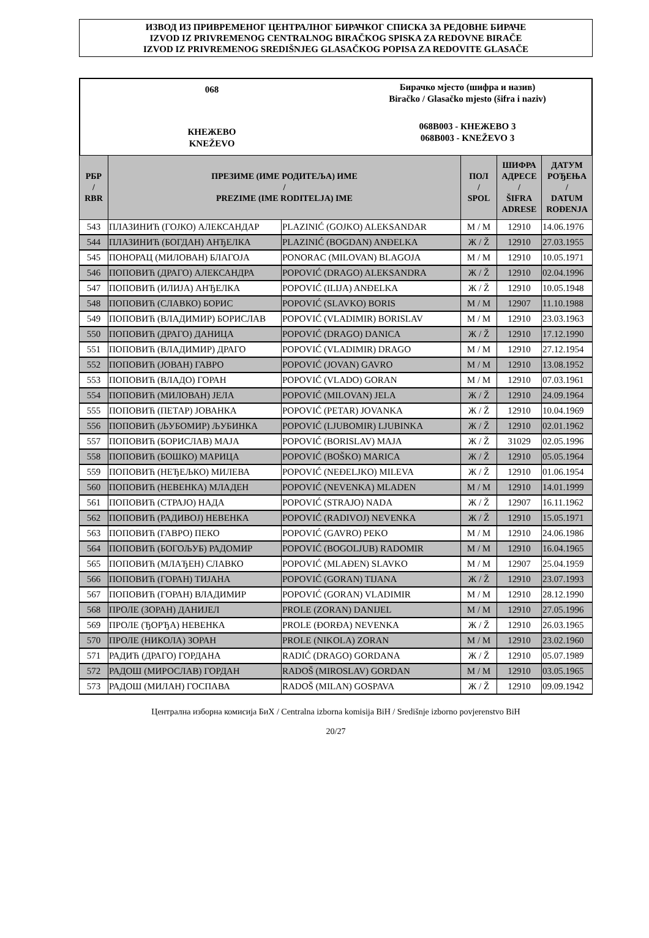ИЗВОД ИЗ ПРИВРЕМЕНОГ ЦЕНТРАЛНОГ БИРАЧКОГ СПИСКА ЗА РЕДОВНЕ БИРАЧЕ
IZVOD IZ PRIVREMENOG CENTRALNOG BIRAČKOG SPISKA ZA REDOVNE BIRAČE
IZVOD IZ PRIVREMENOG SREDIŠNJEG GLASAČKOG POPISA ZA REDOVITE GLASAČE
068
КНЕЖЕВО
KNEŽEVO
Бирачко мјесто (шифра и назив)
Biračko / Glasačko mjesto (šifra i naziv)
068B003 - КНЕЖЕВО 3
068B003 - KNEŽEVO 3
| РБР / RBR | ПРЕЗИМЕ (ИМЕ РОДИТЕЉА) ИМЕ / PREZIME (IME RODITELJA) IME | | ПОЛ / SPOL | ШИФРА АДРЕСЕ / ŠIFRA ADRESE | ДАТУМ РОЂЕЊА / DATUM ROĐENJA |
| --- | --- | --- | --- | --- | --- |
| 543 | ПЛАЗИНИЋ (ГОЈКО) АЛЕКСАНДАР | PLAZINIĆ (GOJKO) ALEKSANDAR | М / M | 12910 | 14.06.1976 |
| 544 | ПЛАЗИНИЋ (БОГДАН) АНЂЕЛКА | PLAZINIĆ (BOGDAN) ANĐELKA | Ж / Ž | 12910 | 27.03.1955 |
| 545 | ПОНОРАЦ (МИЛОВАН) БЛАГОЈА | PONORAC (MILOVAN) BLAGOJA | М / M | 12910 | 10.05.1971 |
| 546 | ПОПОВИЋ (ДРАГО) АЛЕКСАНДРА | POPOVIĆ (DRAGO) ALEKSANDRA | Ж / Ž | 12910 | 02.04.1996 |
| 547 | ПОПОВИЋ (ИЛИЈА) АНЂЕЛКА | POPOVIĆ (ILIJA) ANĐELKA | Ж / Ž | 12910 | 10.05.1948 |
| 548 | ПОПОВИЋ (СЛАВКО) БОРИС | POPOVIĆ (SLAVKO) BORIS | М / M | 12907 | 11.10.1988 |
| 549 | ПОПОВИЋ (ВЛАДИМИР) БОРИСЛАВ | POPOVIĆ (VLADIMIR) BORISLAV | М / M | 12910 | 23.03.1963 |
| 550 | ПОПОВИЋ (ДРАГО) ДАНИЦА | POPOVIĆ (DRAGO) DANICA | Ж / Ž | 12910 | 17.12.1990 |
| 551 | ПОПОВИЋ (ВЛАДИМИР) ДРАГО | POPOVIĆ (VLADIMIR) DRAGO | М / M | 12910 | 27.12.1954 |
| 552 | ПОПОВИЋ (ЈОВАН) ГАВРО | POPOVIĆ (JOVAN) GAVRO | М / M | 12910 | 13.08.1952 |
| 553 | ПОПОВИЋ (ВЛАДО) ГОРАН | POPOVIĆ (VLADO) GORAN | М / M | 12910 | 07.03.1961 |
| 554 | ПОПОВИЋ (МИЛОВАН) ЈЕЛА | POPOVIĆ (MILOVAN) JELA | Ж / Ž | 12910 | 24.09.1964 |
| 555 | ПОПОВИЋ (ПЕТАР) ЈОВАНКА | POPOVIĆ (PETAR) JOVANKA | Ж / Ž | 12910 | 10.04.1969 |
| 556 | ПОПОВИЋ (ЉУБОМИР) ЉУБИНКА | POPOVIĆ (LJUBOMIR) LJUBINKA | Ж / Ž | 12910 | 02.01.1962 |
| 557 | ПОПОВИЋ (БОРИСЛАВ) МАЈА | POPOVIĆ (BORISLAV) MAJA | Ж / Ž | 31029 | 02.05.1996 |
| 558 | ПОПОВИЋ (БОШКО) МАРИЦА | POPOVIĆ (BOŠKO) MARICA | Ж / Ž | 12910 | 05.05.1964 |
| 559 | ПОПОВИЋ (НЕЂЕЉКО) МИЛЕВА | POPOVIĆ (NEĐELJKO) MILEVA | Ж / Ž | 12910 | 01.06.1954 |
| 560 | ПОПОВИЋ (НЕВЕНКА) МЛАДЕН | POPOVIĆ (NEVENKA) MLADEN | М / M | 12910 | 14.01.1999 |
| 561 | ПОПОВИЋ (СТРАЈО) НАДА | POPOVIĆ (STRAJO) NADA | Ж / Ž | 12907 | 16.11.1962 |
| 562 | ПОПОВИЋ (РАДИВОЈ) НЕВЕНКА | POPOVIĆ (RADIVOJ) NEVENKA | Ж / Ž | 12910 | 15.05.1971 |
| 563 | ПОПОВИЋ (ГАВРО) ПЕКО | POPOVIĆ (GAVRO) PEKO | М / M | 12910 | 24.06.1986 |
| 564 | ПОПОВИЋ (БОГОЉУБ) РАДОМИР | POPOVIĆ (BOGOLJUB) RADOMIR | М / M | 12910 | 16.04.1965 |
| 565 | ПОПОВИЋ (МЛАЂЕН) СЛАВКО | POPOVIĆ (MLAĐEN) SLAVKO | М / M | 12907 | 25.04.1959 |
| 566 | ПОПОВИЋ (ГОРАН) ТИЈАНА | POPOVIĆ (GORAN) TIJANA | Ж / Ž | 12910 | 23.07.1993 |
| 567 | ПОПОВИЋ (ГОРАН) ВЛАДИМИР | POPOVIĆ (GORAN) VLADIMIR | М / M | 12910 | 28.12.1990 |
| 568 | ПРОЛЕ (ЗОРАН) ДАНИЈЕЛ | PROLE (ZORAN) DANIJEL | М / M | 12910 | 27.05.1996 |
| 569 | ПРОЛЕ (ЂОРЂА) НЕВЕНКА | PROLE (ĐORĐA) NEVENKA | Ж / Ž | 12910 | 26.03.1965 |
| 570 | ПРОЛЕ (НИКОЛА) ЗОРАН | PROLE (NIKOLA) ZORAN | М / M | 12910 | 23.02.1960 |
| 571 | РАДИЋ (ДРАГО) ГОРДАНА | RADIĆ (DRAGO) GORDANA | Ж / Ž | 12910 | 05.07.1989 |
| 572 | РАДОШ (МИРОСЛАВ) ГОРДАН | RADOŠ (MIROSLAV) GORDAN | М / M | 12910 | 03.05.1965 |
| 573 | РАДОШ (МИЛАН) ГОСПАВА | RADOŠ (MILAN) GOSPAVA | Ж / Ž | 12910 | 09.09.1942 |
Централна изборна комисија БиХ / Centralna izborna komisija BiH / Središnje izborno povjerenstvo BiH
20/27